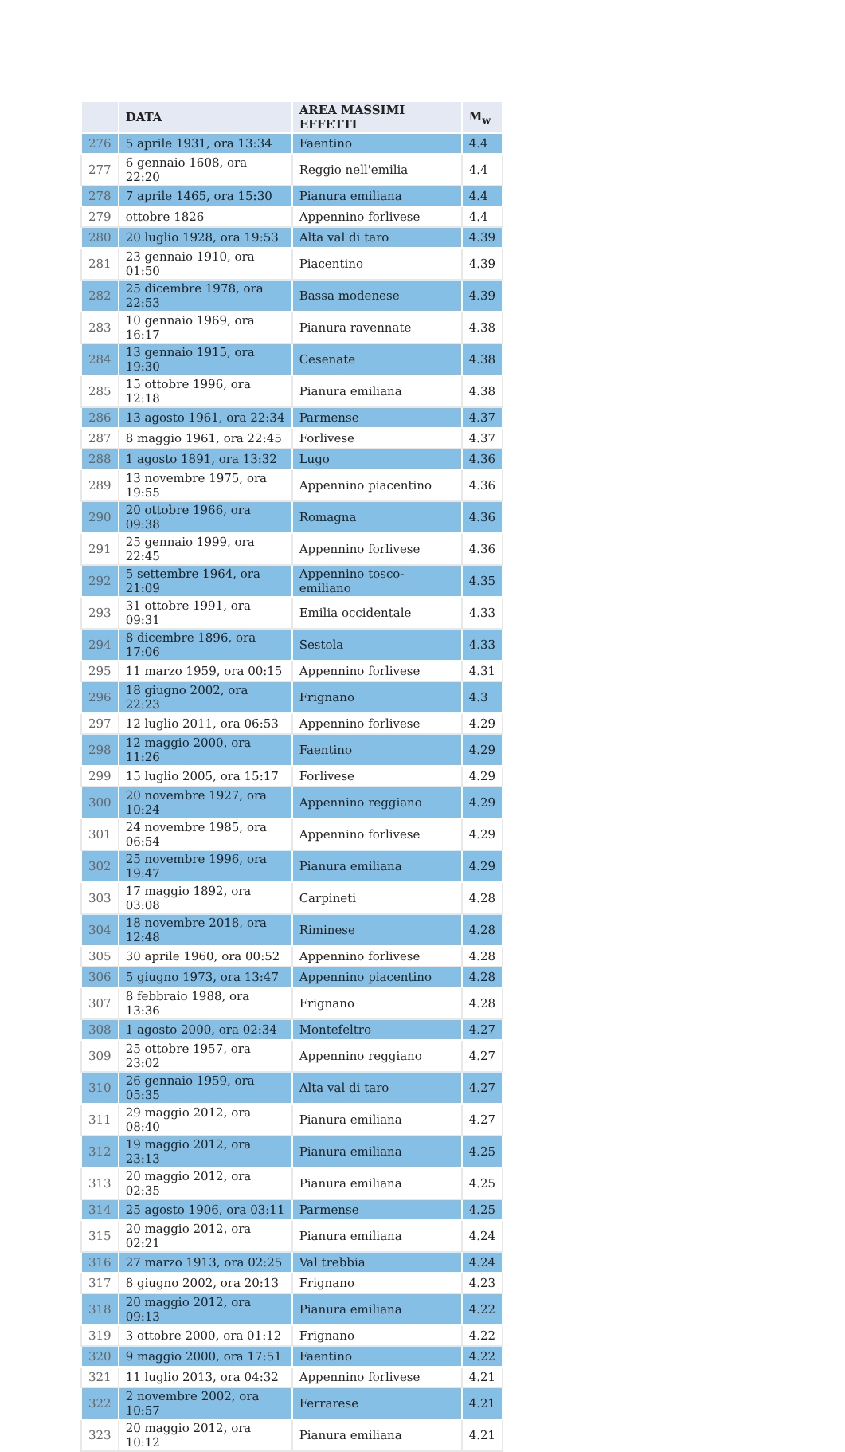| | DATA | AREA MASSIMI EFFETTI | M<sub>w</sub> |
| --- | --- | --- | --- |
| 276 | 5 aprile 1931, ora 13:34 | Faentino | 4.4 |
| 277 | 6 gennaio 1608, ora 22:20 | Reggio nell'emilia | 4.4 |
| 278 | 7 aprile 1465, ora 15:30 | Pianura emiliana | 4.4 |
| 279 | ottobre 1826 | Appennino forlivese | 4.4 |
| 280 | 20 luglio 1928, ora 19:53 | Alta val di taro | 4.39 |
| 281 | 23 gennaio 1910, ora 01:50 | Piacentino | 4.39 |
| 282 | 25 dicembre 1978, ora 22:53 | Bassa modenese | 4.39 |
| 283 | 10 gennaio 1969, ora 16:17 | Pianura ravennate | 4.38 |
| 284 | 13 gennaio 1915, ora 19:30 | Cesenate | 4.38 |
| 285 | 15 ottobre 1996, ora 12:18 | Pianura emiliana | 4.38 |
| 286 | 13 agosto 1961, ora 22:34 | Parmense | 4.37 |
| 287 | 8 maggio 1961, ora 22:45 | Forlivese | 4.37 |
| 288 | 1 agosto 1891, ora 13:32 | Lugo | 4.36 |
| 289 | 13 novembre 1975, ora 19:55 | Appennino piacentino | 4.36 |
| 290 | 20 ottobre 1966, ora 09:38 | Romagna | 4.36 |
| 291 | 25 gennaio 1999, ora 22:45 | Appennino forlivese | 4.36 |
| 292 | 5 settembre 1964, ora 21:09 | Appennino tosco-emiliano | 4.35 |
| 293 | 31 ottobre 1991, ora 09:31 | Emilia occidentale | 4.33 |
| 294 | 8 dicembre 1896, ora 17:06 | Sestola | 4.33 |
| 295 | 11 marzo 1959, ora 00:15 | Appennino forlivese | 4.31 |
| 296 | 18 giugno 2002, ora 22:23 | Frignano | 4.3 |
| 297 | 12 luglio 2011, ora 06:53 | Appennino forlivese | 4.29 |
| 298 | 12 maggio 2000, ora 11:26 | Faentino | 4.29 |
| 299 | 15 luglio 2005, ora 15:17 | Forlivese | 4.29 |
| 300 | 20 novembre 1927, ora 10:24 | Appennino reggiano | 4.29 |
| 301 | 24 novembre 1985, ora 06:54 | Appennino forlivese | 4.29 |
| 302 | 25 novembre 1996, ora 19:47 | Pianura emiliana | 4.29 |
| 303 | 17 maggio 1892, ora 03:08 | Carpineti | 4.28 |
| 304 | 18 novembre 2018, ora 12:48 | Riminese | 4.28 |
| 305 | 30 aprile 1960, ora 00:52 | Appennino forlivese | 4.28 |
| 306 | 5 giugno 1973, ora 13:47 | Appennino piacentino | 4.28 |
| 307 | 8 febbraio 1988, ora 13:36 | Frignano | 4.28 |
| 308 | 1 agosto 2000, ora 02:34 | Montefeltro | 4.27 |
| 309 | 25 ottobre 1957, ora 23:02 | Appennino reggiano | 4.27 |
| 310 | 26 gennaio 1959, ora 05:35 | Alta val di taro | 4.27 |
| 311 | 29 maggio 2012, ora 08:40 | Pianura emiliana | 4.27 |
| 312 | 19 maggio 2012, ora 23:13 | Pianura emiliana | 4.25 |
| 313 | 20 maggio 2012, ora 02:35 | Pianura emiliana | 4.25 |
| 314 | 25 agosto 1906, ora 03:11 | Parmense | 4.25 |
| 315 | 20 maggio 2012, ora 02:21 | Pianura emiliana | 4.24 |
| 316 | 27 marzo 1913, ora 02:25 | Val trebbia | 4.24 |
| 317 | 8 giugno 2002, ora 20:13 | Frignano | 4.23 |
| 318 | 20 maggio 2012, ora 09:13 | Pianura emiliana | 4.22 |
| 319 | 3 ottobre 2000, ora 01:12 | Frignano | 4.22 |
| 320 | 9 maggio 2000, ora 17:51 | Faentino | 4.22 |
| 321 | 11 luglio 2013, ora 04:32 | Appennino forlivese | 4.21 |
| 322 | 2 novembre 2002, ora 10:57 | Ferrarese | 4.21 |
| 323 | 20 maggio 2012, ora 10:12 | Pianura emiliana | 4.21 |